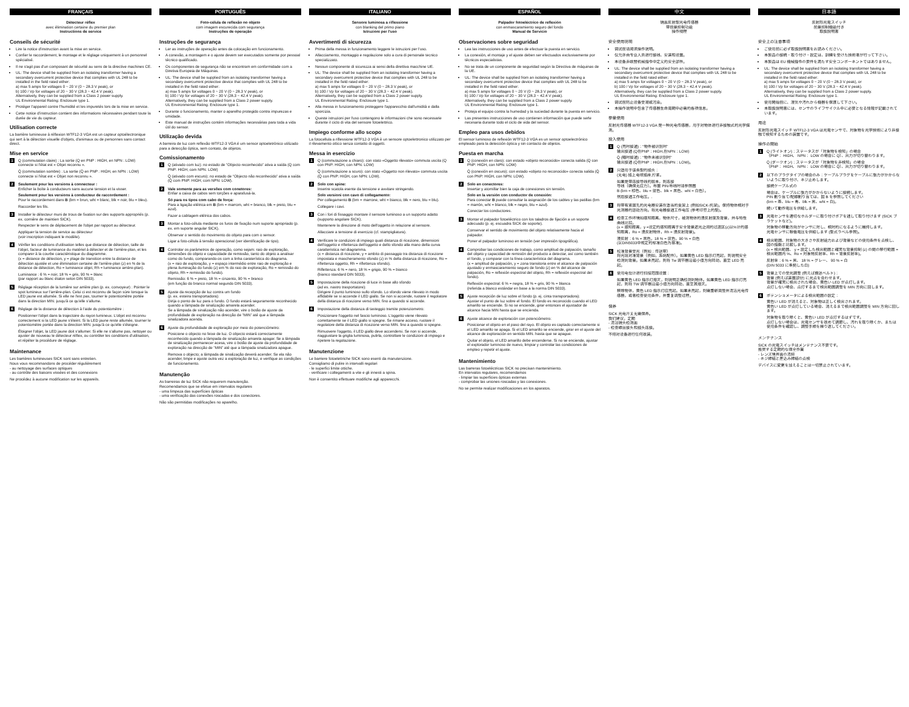FRANÇAIS
Détecteur réflex
avec élimination certaine du premier plan
Instructions de service
Conseils de sécurité
Lire la notice d'instruction avant la mise en service.
Confier le raccordement, le montage et le réglage uniquement à un personnel spécialisé.
Il ne s'agit pas d'un composant de sécurité au sens de la directive machines CE.
UL: The device shall be supplied from an isolating transformer having a secondary overcurrent protective device that complies with UL 248 to be installed in the field rated either:
a) max 5 amps for voltages 0 ~ 20 V (0 ~ 28.3 V peak), or
b) 100 / Vp for voltages of 20 ~ 30 V (28.3 ~ 42.4 V peak).
Alternatively, they can be supplied from a Class 2 power supply.
UL Environmental Rating: Enclosure type 1.
Protéger l'appareil contre l'humidité et les impuretés lors de la mise en service.
Cette notice d'instruction contient des informations nécessaires pendant toute la durée de vie du capteur.
Utilisation correcte
La barrière lumineuse à réflexion WTF12-3 VGA est un capteur optoélectronique qui sert à la détection visuelle d'objets, d'animaux ou de personnes sans contact direct.
Mise en service
1
Q (commutation claire) : La sortie (Q en PNP : HIGH, en NPN : LOW) connecte si l'état est « Objet reconnu ».
Q̄ (commutation sombre) : La sortie (Q̄ en PNP : HIGH, en NPN : LOW) connecte si l'état est « Objet non reconnu ».
2
Seulement pour les versions à connecteur :
Enficher la boîte à conducteurs sans aucune tension et la visser.
Seulement pour les versions à conducteur de raccordement :
Pour le raccordement dans B (brn = brun, wht = blanc, blk = noir, blu = bleu).
Raccorder les fils.
3
Installer le détecteur muni de trous de fixation sur des supports appropriés (p. ex. cornière de maintien SICK).
Respecter le sens de déplacement de l'objet par rapport au détecteur.
Appliquer la tension de service au détecteur
(voir inscription indiquant le modèle).
4
Vérifier les conditions d'utilisation telles que distance de détection, taille de l'objet, facteur de luminance du matériel à détecter et de l'arrière-plan, et les comparer à la courbe caractéristique du diagramme.
(x = distance de détection, y = plage de transition entre la distance de détection ajustée et une élimination certaine de l'arrière-plan (z) en % de la distance de détection, Ro = luminance objet, Rh = luminance arrière-plan).
Luminance : 6 % = noir, 18 % = gris, 90 % = blanc
(par rapport au blanc étalon selon DIN 5033).
5
Réglage réception de la lumière sur arrière plan (p. ex. convoyeur) : Pointer le spot lumineux sur l'arrière-plan. Celui ci est reconnu de façon sûre lorsque la LED jaune est allumée. Si elle ne l'est pas, tourner le potentiomètre portée dans la direction MIN. jusqu'à ce qu'elle s'allume.
6
Réglage de la distance de détection à l'aide du potentiomètre :
Positionner l'objet dans la trajectoire du rayon lumineux. L'objet est reconnu correctement si la LED jaune s'éteint. Si la LED jaune reste allumée, tourner le potentiomètre portée dans la direction MIN. jusqu'à ce qu'elle s'éteigne.
Éloigner l'objet, la LED jaune doit s'allumer. Si elle ne s'allume pas, nettoyer ou ajuster de nouveau le détecteur réflex, ou contrôler les conditions d'utilisation, et répéter la procédure de réglage.
Maintenance
Les barrières lumineuses SICK sont sans entretien.
Nous vous recommandons de procéder régulièrement
- au nettoyage des surfaces optiques
- au contrôle des liaisons vissées et des connexions
Ne procédez à aucune modification sur les appareils.
PORTUGUÊS
Foto-célula de reflexão no objeto
com imagem escurecida com segurança
Instruções de operação
Instruções de segurança
Ler as instruções de operação antes da colocação em funcionamento.
A conexão, a montagem e o ajuste devem ser executados somente por pessoal técnico qualificado.
Os componentes de segurança não se encontram em conformidade com a Diretiva Europeia de Máquinas.
UL: The device shall be supplied from an isolating transformer having a secondary overcurrent protective device that complies with UL 248 to be installed in the field rated either:
a) max 5 amps for voltages 0 ~ 20 V (0 ~ 28.3 V peak), or
b) 100 / Vp for voltages of 20 ~ 30 V (28.3 ~ 42.4 V peak).
Alternatively, they can be supplied from a Class 2 power supply.
UL Environmental Rating: Enclosure type 1.
Durante o funcionamento, manter o aparelho protegido contra impurezas e umidade.
Este manual de instruções contém informações necessárias para toda a vida útil do sensor.
Utilização devida
A barreira de luz com reflexão WTF12-3 VGA é um sensor optoeletrônico utilizado para a detecção óptica, sem contato, de objetos.
Comissionamento
1
Q (ativado com luz): no estado de “Objecto reconhecido” ativa a saída (Q com PNP: HIGH; com NPN: LOW)
Q̄ (ativado com escuro): no estado de “Objecto não reconhecido” ativa a saída (Q̄ com PNP: HIGH; com NPN: LOW).
2
Vale somente para as versões com conetores:
Enfiar a caixa de cabos sem torções e aparafusá-la.
Só para os tipos com cabo de força:
Para a ligação elétrica em B (brn = marrom, wht = branco, blk = preto, blu = azul).
Fazer a cablagem elétrica dos cabos.
3
Montar a foto-célula mediante os furos de fixação num suporte apropriado (p. ex. em suporte angular SICK).
Observar o sentido do movimento do objeto para com o sensor.
Ligar a foto-célula à tensão operacional (ver identificação de tipo).
4
Controlar os parâmetros de operação, como sejam: raio de exploração, dimensões do objeto e capacidade de remissão, tanto do objeto a analisar como do fundo, comparando-os com a linha caraterística do diagrama.
(x = raio de exploração, y = espaço intermédio entre raio de exploração e plena iluminação do fundo (z) em % do raio de exploração, Ro = remissão do objeto, Rh = remissão do fundo).
Remissão: 6 % = preto, 18 % = cinzento, 90 % = branco
(em função do branco normal segundo DIN 5033).
5
Ajuste da recepção de luz contra um fundo
(p. ex. esteira transportadora):
Dirija o ponto de luz para o fundo. O fundo estará seguramente reconhecido quando a lâmpada de sinalização amarela acender.
Se a lâmpada de sinalização não acender, vire o botão de ajuste da profundidade de exploração na direcção de “MIN” até que a lâmpada sinalizadora acenda.
6
Ajuste da profundidade de exploração por meio do potenciómetro:
Posicione o objecto no feixe de luz. O objecto estará correctamente reconhecido quando a lâmpada de sinalização amarela apagar. Se a lâmpada de sinalização permanecer acesa, vire o botão de ajuste da profundidade de exploração na direcção de “MIN” até que a lâmpada sinalizadora apague.
Remova o objecto; a lâmpada de sinalização deverá acender. Se ela não acender, limpe e ajuste outra vez a exploração de luz, e verifique as condições de funcionamento.
Manutenção
As barreiras de luz SICK não requerem manutenção.
Recomendamos que se efetue em intervalos regulares
- uma limpeza das superfícies ópticas
- uma verificação das conexões roscadas e dos conectores.
Não são permitidas modificações no aparelho.
ITALIANO
Sensore luminosa a riflessione
con blanking del primo piano
Istruzioni per l'uso
Avvertimenti di sicurezza
Prima della messa in funzionamento leggere le istruzioni per l'uso.
Allacciamento, montaggio e regolazione solo a cura di personale tecnico specializzato.
Nessun componente di sicurezza ai sensi della direttiva macchine UE.
UL: The device shall be supplied from an isolating transformer having a secondary overcurrent protective device that complies with UL 248 to be installed in the field rated either:
a) max 5 amps for voltages 0 ~ 20 V (0 ~ 28.3 V peak), or
b) 100 / Vp for voltages of 20 ~ 30 V (28.3 ~ 42.4 V peak).
Alternatively, they can be supplied from a Class 2 power supply.
UL Environmental Rating: Enclosure type 1.
Alla messa in funzionamento proteggere l'apparecchio dall'umidità e dalla sporcizia.
Queste istruzioni per l'uso contengono le informazioni che sono necessarie durante il ciclo di vita del sensore fotoelettrico.
Impiego conforme allo scopo
La fotocellula a riflessione WTF12-3 VGA è un sensore optoelettronico utilizzato per il rilevamento ottico senza contatto di oggetti.
Messa in esercizio
1
Q (commutazione a chiaro): con stato «Oggetto rilevato» commuta uscita (Q con PNP: HIGH, con NPN: LOW)
Q̄ (commutazione a scuro): con stato «Oggetto non rilevato» commuta uscita (Q̄ con PNP: HIGH, con NPN: LOW).
2
Solo con spine:
Inserire scatola esente da tensione e avvitare stringendo.
Solo versioni con cavo di collegamento:
Per collegamento B (brn = marrone, wht = bianco, blk = nero, blu = blu).
Collegare i cavi.
3
Con i fori di fissaggio montare il sensore luminoso a un supporto adatto (supporto angolare SICK).
Mantenere la direzione di moto dell'oggetto in relazione al sensore.
Allacciare a tensione di esercizio (cf. stampigliatura).
4
Verificare le condizioni di impiego quali distanza di ricezione, dimensioni dell'oggetto e riflettenza dell'oggetto e dello sfondo alla mano della curva caratteristica nel diagramma.
(x = distanza di ricezione, y = ambito di passaggio tra distanza di ricezione impostata e mascheramento sfondo (z) in % della distanza di ricezione, Ro = riflettenza oggetto, Rh = riflettenza sfondo).
Riflettenza: 6 % = nero, 18 % = grigio, 90 % = bianco
(bianco standard DIN 5033).
5
Impostazione della ricezione di luce in base allo sfondo
(ad es. nastro trasportatore):
Dirigere il punto luminoso sullo sfondo. Lo sfondo viene rilevato in modo affidabile se si accende il LED giallo. Se non si accende, ruotare il regolatore della distanza di ricezione verso MIN. fino a quando si accende.
6
Impostazione della distanza di tasteggio tramite potenziometro:
Posizionare l'oggetto nel fascio luminoso. L'oggetto viene rilevato correttamente se il LED giallo si spegne. Se rimane acceso, ruotare il regolatore della distanza di ricezione verso MIN. fino a quando si spegne.
Rimuovere l'oggetto, il LED giallo deve accendersi. Se non si accende, riaggiustare la griglia luminosa, pulirla, controllare le condizioni di impiego e ripetere la regolazione.
Manutenzione
Le barriere fotoelettriche SICK sono esenti da manutenzione.
Consigliamo di pulire in intervalli regolari
- le superfici limite ottiche.
- verificare i collegamenti a vite e gli innesti a spina.
Non è consentito effettuare modifiche agli apparecchi.
ESPAÑOL
Palpador fotoeléctrico de reflexión
con enmascaramiento seguro del fondo
Manual de Servicio
Observaciones sobre seguridad
Lea las instrucciones de uso antes de efectuar la puesta en servicio.
La conexión, el montaje y el ajuste deben ser efectuados exclusivamente por técnicos especialistas.
No se trata de un componente de seguridad según la Directiva de máquinas de la UE.
UL: The device shall be supplied from an isolating transformer having a secondary overcurrent protective device that complies with UL 248 to be installed in the field rated either:
a) max 5 amps for voltages 0 ~ 20 V (0 ~ 28.3 V peak), or
b) 100 / Vp for voltages of 20 ~ 30 V (28.3 ~ 42.4 V peak).
Alternatively, they can be supplied from a Class 2 power supply.
UL Environmental Rating: Enclosure type 1.
Proteja el equipo contra la humedad y la suciedad durante la puesta en servicio.
Las presentes instrucciones de uso contienen información que puede serle necesaria durante todo el ciclo de vida del sensor.
Empleo para usos debidos
El sensor luminoso de reflexión WTF12-3 VGA es un sensor optoelectrónico empleado para la detección óptica y sin contacto de objetos.
Puesta en marcha
1
Q (conexión en claro): con estado «objeto reconocido» conecta salida (Q con PNP: HIGH, con NPN: LOW)
Q̄ (conexión en oscuro): con estado «objeto no reconocido» conecta salida (Q̄ con PNP: HIGH, con NPN: LOW).
2
Solo en conectores:
Insertar y atornillar bien la caja de conexiones sin tensión.
Solo en la versión con conductor de conexión:
Para conectar B puede consultar la asignación de los cables y las patillas (brn = marrón, wht = blanco, blk = negro, blu = azul).
Conectar los conductores.
3
Montar el palpador fotoeléctrico con los taladros de fijación a un soporte adecuado (p. ej. escuadra SICK de soporte).
Conservar el sentido de movimiento del objeto relativamente hacia el palpador.
Poner el palpador luminoso en tensión (ver impresión tipográfica).
4
Comprobar las condiciones de trabajo, como amplitud de palpación, tamaño del objeto y capacidad de remisión del producto a detectar, así como también el fondo, y comparar con la línea característica del diagrama.
(x = amplitud de palpación, y = zona transitoria entre el alcance de palpación ajustado y enmascaramiento seguro de fondo (z) en % del alcance de palpación, Ro = reflexión espectral del objeto, Rh = reflexión espectral del fondo).
Reflexión espectral: 6 % = negra, 18 % = gris, 90 % = blanca
(referida a blanco estándar en base a la norma DIN 5033).
5
Ajuste recepción de luz sobre el fondo (p. ej. cinta transportadora):
Ajustar el punto de luz sobre el fondo. El fondo es reconocido cuando el LED amarillo se enciende. Si no se enciende, girar entonces el ajustador de alcance hacia MIN hasta que se encienda.
6
Ajuste alcance de exploración con potenciómetro:
Posicionar el objeto en el paso del rayo. El objeto es captado correctamente si el LED amarillo se apaga. Si el LED amarillo se enciende, girar en el ajuste del alcance de exploración en sentido MIN. hasta que se apague.
Quitar el objeto, el LED amarillo debe encenderse. Si no se enciende, ajustar el explorador luminoso de nuevo, limpiar y controlar las condiciones de empleo y repetir el ajuste.
Mantenimiento
Las barreras fotoeléctricas SICK no precisan mantenimiento.
En intervalos regulares, recomendamos
- limpiar las superficies ópticas externas
- comprobar las uniones roscadas y las conexiones.
No se permite realizar modificaciones en los aparatos.
中文
镜面反射型光电传感器
带前景抑制功能
操作规程
安全使用说明
调试前请阅读操作说明。
仅允许由专业人员进行接线、安装和设置。
本设备非欧盟机械指令中定义的安全部件。
UL: The device shall be supplied from an isolating transformer having a secondary overcurrent protective device that complies with UL 248 to be installed in the field rated either:
a) max 5 amps for voltages 0 ~ 20 V (0 ~ 28.3 V peak), or
b) 100 / Vp for voltages of 20 ~ 30 V (28.3 ~ 42.4 V peak).
Alternatively, they can be supplied from a Class 2 power supply.
UL Environmental Rating: Enclosure type 1.
调试前防止设备受潮或污染。
本操作说明中包含了传感器生命周期中必需的各项信息。
参量使用
反射光传感器 WTF12-3 VGA 是一种光电传感器，用于对物体进行非接触式的光学探测。
投入使用
1
Q (亮时接通)：“物件被识别时”
输出接通 (Q在PNP：HIGH,在NPN：LOW)
Q̄ (暗时接通)：“物件未被识别时”
输出接通 (Q̄在PNP：HIGH,在NPN：LOW)。
2
只适用于该类型的插头：
(无电) 插上电缆插座,拧紧。
如果是带连接导线的版本，则连接
导线（确保无应力）。布置 PIN/布线时请参照图
B (brn = 棕色、blu = 蓝色、blk = 黑色、wht = 白色）。
然后接通工作电压。.
3
将带有紧固孔的光电器安装在适当的支架上 (例如SICK-托架)。保持物体相对于光测器的运动方向。将光电器接通工作电压 (参考印签上的型)。
4
检查工作环境如感知距离，物体尺寸，被测物体的漫反射度及背景，并与特性曲线比较。
(x = 感知距离，y =设定的感知距离于安全背景遮光之间的过渡区(z)以%计的感知距离，Ro = 漫反射物体，Rh = 漫反射背景)。
漫反射：6 % = 黑色，18 % = 灰色，90 % = 白色
(以DIN5033中规定的标准白色为基准)。
5
校准背景受光（例如：传送带）
将光斑对准背景（例如，系统配件）。如果黄色 LED 指示灯亮起，则说明安全检测到背景。如果未亮起，则将 Tw 调节器沿最小值方向转动，直至 LED 亮起。
6
使用电位计进行扫描范围设置：
如果黄色 LED 指示灯熄灭，则说明正确检测到物体。如果黄色 LED 指示灯亮起，则将 TW 调节器沿最小值方向转动，直至其熄灭。
移除物体，黄色 LED 指示灯应亮起。如果未亮起，则需重新调整并清洁光电传感器，或者检查使用条件，并重复调整过程。
保养
SICK 光电开关无需保养。
我们建议，定期
- 清洁镜头检测面
- 检查螺丝接头和插头连接。
不得对设备进行任何改装。
日本語
反射形光電スイッチ
前景抑制機能付き
取扱説明書
安全上の注意事項
ご使用前に必ず取扱説明書をお読みください。
本製品の接続・取り付け・設定は、訓練を受けた技術者が行って下さい。
本製品は EU 機械指令の要件を満たす安全コンポーネントではありません。
UL: The device shall be supplied from an isolating transformer having a secondary overcurrent protective device that complies with UL 248 to be installed in the field rated either:
a) max 5 amps for voltages 0 ~ 20 V (0 ~ 28.3 V peak), or
b) 100 / Vp for voltages of 20 ~ 30 V (28.3 ~ 42.4 V peak).
Alternatively, they can be supplied from a Class 2 power supply.
UL Environmental Rating: Enclosure type 1.
使用開始前に、湿気や汚れから機器を保護して下さい。
本取扱説明書には、センサのライフサイクル中に必要となる情報が記載されています。
用途
反射形光電スイッチ WTF12-3 VGA は光電センサで、対象物を光学技術により非接触で検知するための装置です。
操作の開始
1
Q (ライトオン)：ステータスが「対象物を検知」の場合
（PNP： HIGH、 NPN： LOW の場合に Q）、出力が切り替わります。
Q̄ (ダークオン)：ステータスが「対象物を非検知」の場合
（PNP： HIGH、 NPN： LOW の場合に Q̄）、出力が切り替わります。
2
以下のプラグタイプの場合のみ：ケーブルプラグをケーブルに張力がかからないように取り付け、ネジ止めします。
接続ケーブル式の
場合は、ケーブルに張力がかからないように接続します。
PIN 割り当て/配線割り当ては、図 B を参照してください
(brn = 茶、blu = 青、blk = 黒、wht = 白)。
続いて動作電圧を供給します。
3
光電センサを適切なホルダーに取り付けボアを通して取り付けます (SICK ブラケットなど)。
対象物の移動方向がセンサに対し、相対的になるように維持します。
光電センサに稼働電圧を供給します (型式ラベル参照)。
4
検出範囲、対象物の大きさや反射能力および背景などの使用条件を点検し、図の指数と比較します。
(x = 検出範囲、 y = 設定した検出範囲と確実な背景抑制 (z) の間の移行範囲 = 検出範囲内 %、Ro = 対象物反射率、Rh = 背景反射率)。
反射率：6 % = 黒、 18 % = グレー、 90 % = 白
(DIN 5033 に準拠した白)
5
背景上での受光調整 (例えば搬送ベルト)：
背景 (例えば装置部分) に光点を合わせます。
背景が確実に検出された場合、黄色い LED が点灯します。
点灯しない場合、点灯するまで検出範囲調整を MIN 方向に回します。
6
ポテンショメータによる検出範囲の設定：
黄色い LED が消えると、対象物は正しく検出されます。
黄色い LED が点灯している場合、消えるまで検出範囲調整を MIN 方向に回します。
対象物を取り除くと、黄色い LED が点灯するはずです。
点灯しない場合は、光電センサを改めて調節し、汚れを取り除くか、または使用条件を確認し、調整手順を繰り返してください。
メンテナンス
SICK の光電スイッチはメンテナンス不要です。
推奨する定期的な保全作業
- レンズ境界面の清掃
- ネジ締結と差込み締結の点検
デバイスに変更を加えることは一切禁止されています。